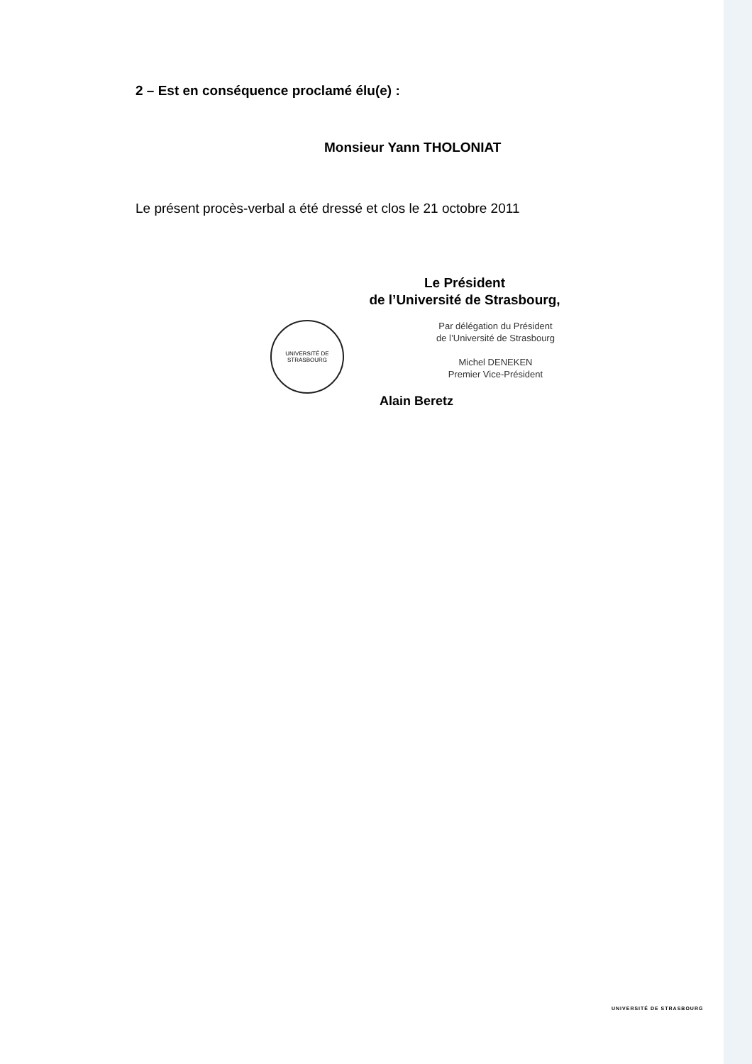2 – Est en conséquence proclamé élu(e) :
Monsieur Yann THOLONIAT
Le présent procès-verbal a été dressé et clos le 21 octobre 2011
Le Président
de l’Université de Strasbourg,
UNIVERSITÉ DE STRASBOURG
Par délégation du Président
de l’Université de Strasbourg
Michel DENEKEN
Premier Vice-Président
Alain Beretz
UNIVERSITÉ DE STRASBOURG